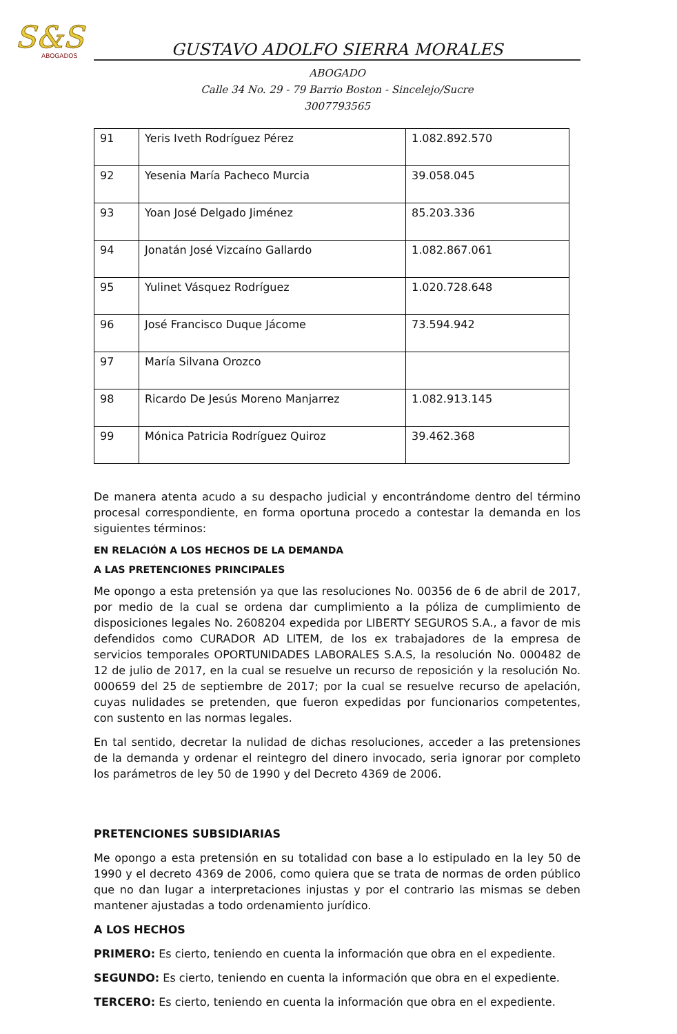S&S
ABOGADOS
GUSTAVO ADOLFO SIERRA MORALES
ABOGADO
Calle 34 No. 29 - 79 Barrio Boston - Sincelejo/Sucre
3007793565
| 91 | Yeris Iveth Rodríguez Pérez | 1.082.892.570 |
| 92 | Yesenia María Pacheco Murcia | 39.058.045 |
| 93 | Yoan José Delgado Jiménez | 85.203.336 |
| 94 | Jonatán José Vizcaíno Gallardo | 1.082.867.061 |
| 95 | Yulinet Vásquez Rodríguez | 1.020.728.648 |
| 96 | José Francisco Duque Jácome | 73.594.942 |
| 97 | María Silvana Orozco | |
| 98 | Ricardo De Jesús Moreno Manjarrez | 1.082.913.145 |
| 99 | Mónica Patricia Rodríguez Quiroz | 39.462.368 |
De manera atenta acudo a su despacho judicial y encontrándome dentro del término procesal correspondiente, en forma oportuna procedo a contestar la demanda en los siguientes términos:
EN RELACIÓN A LOS HECHOS DE LA DEMANDA
A LAS PRETENCIONES PRINCIPALES
Me opongo a esta pretensión ya que las resoluciones No. 00356 de 6 de abril de 2017, por medio de la cual se ordena dar cumplimiento a la póliza de cumplimiento de disposiciones legales No. 2608204 expedida por LIBERTY SEGUROS S.A., a favor de mis defendidos como CURADOR AD LITEM, de los ex trabajadores de la empresa de servicios temporales OPORTUNIDADES LABORALES S.A.S, la resolución No. 000482 de 12 de julio de 2017, en la cual se resuelve un recurso de reposición y la resolución No. 000659 del 25 de septiembre de 2017; por la cual se resuelve recurso de apelación, cuyas nulidades se pretenden, que fueron expedidas por funcionarios competentes, con sustento en las normas legales.
En tal sentido, decretar la nulidad de dichas resoluciones, acceder a las pretensiones de la demanda y ordenar el reintegro del dinero invocado, seria ignorar por completo los parámetros de ley 50 de 1990 y del Decreto 4369 de 2006.
PRETENCIONES SUBSIDIARIAS
Me opongo a esta pretensión en su totalidad con base a lo estipulado en la ley 50 de 1990 y el decreto 4369 de 2006, como quiera que se trata de normas de orden público que no dan lugar a interpretaciones injustas y por el contrario las mismas se deben mantener ajustadas a todo ordenamiento jurídico.
A LOS HECHOS
PRIMERO: Es cierto, teniendo en cuenta la información que obra en el expediente.
SEGUNDO: Es cierto, teniendo en cuenta la información que obra en el expediente.
TERCERO: Es cierto, teniendo en cuenta la información que obra en el expediente.